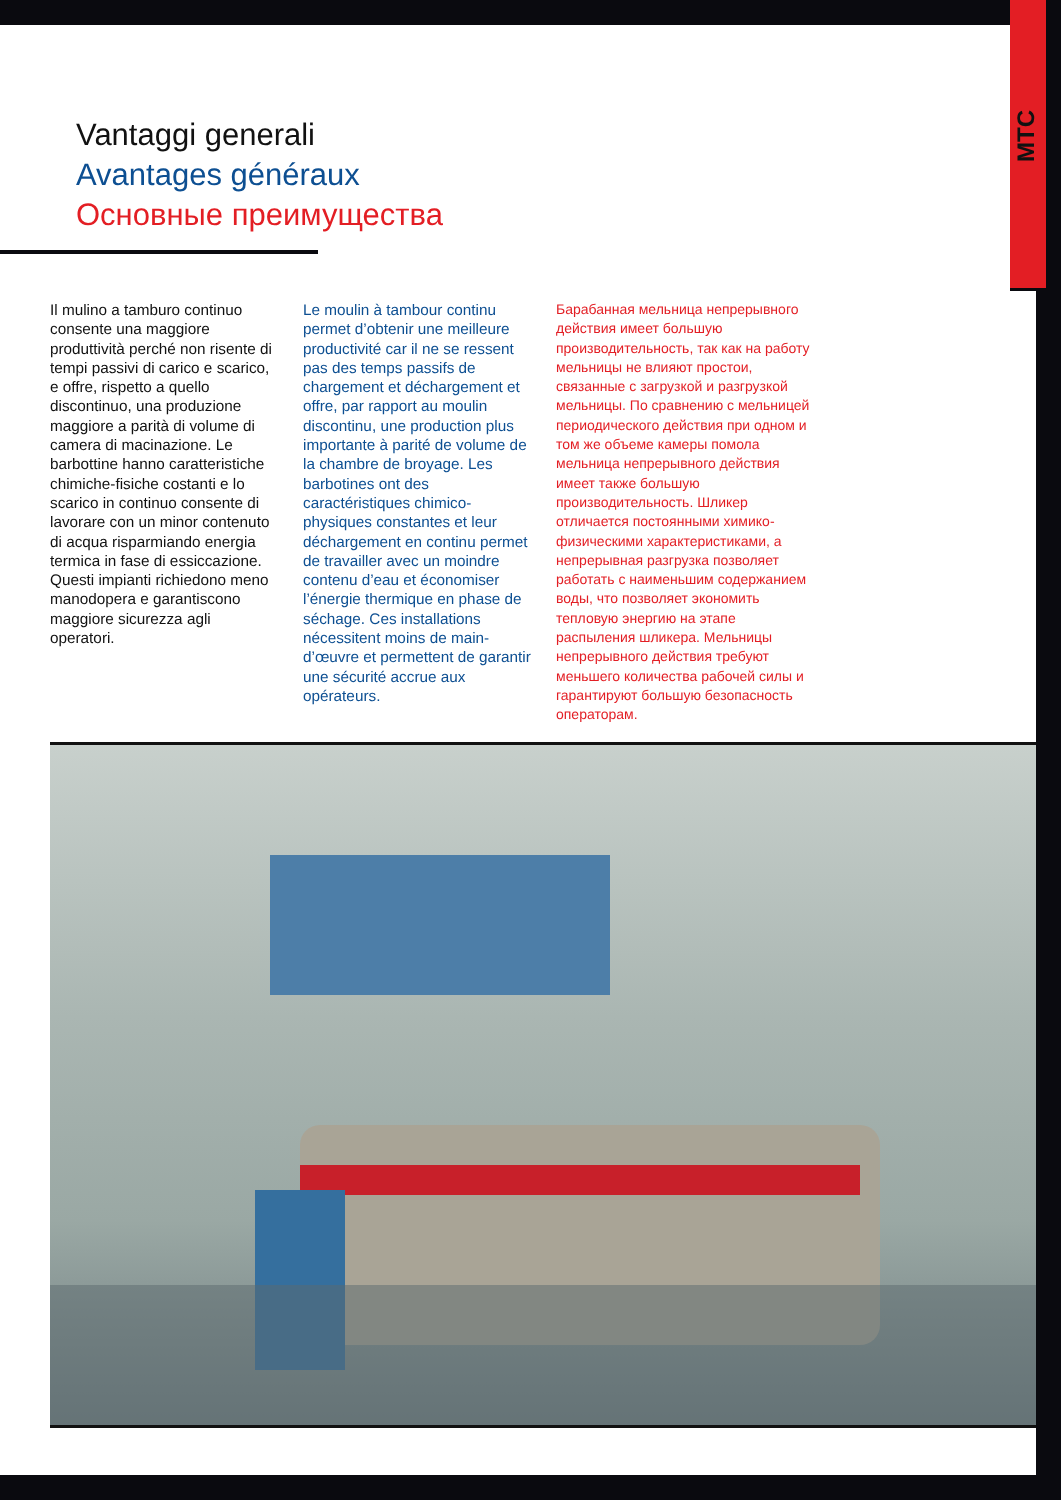MTC
Vantaggi generali
Avantages généraux
Основные преимущества
Il mulino a tamburo continuo consente una maggiore produttività perché non risente di tempi passivi di carico e scarico, e offre, rispetto a quello discontinuo, una produzione maggiore a parità di volume di camera di macinazione. Le barbottine hanno caratteristiche chimiche-fisiche costanti e lo scarico in continuo consente di lavorare con un minor contenuto di acqua risparmiando energia termica in fase di essiccazione. Questi impianti richiedono meno manodopera e garantiscono maggiore sicurezza agli operatori.
Le moulin à tambour continu permet d’obtenir une meilleure productivité car il ne se ressent pas des temps passifs de chargement et déchargement et offre, par rapport au moulin discontinu, une production plus importante à parité de volume de la chambre de broyage. Les barbotines ont des caractéristiques chimico-physiques constantes et leur déchargement en continu permet de travailler avec un moindre contenu d’eau et économiser l’énergie thermique en phase de séchage. Ces installations nécessitent moins de main-d’œuvre et permettent de garantir une sécurité accrue aux opérateurs.
Барабанная мельница непрерывного действия имеет большую производительность, так как на работу мельницы не влияют простои, связанные с загрузкой и разгрузкой мельницы. По сравнению с мельницей периодического действия при одном и том же объеме камеры помола мельница непрерывного действия имеет также большую производительность. Шликер отличается постоянными химико-физическими характеристиками, а непрерывная разгрузка позволяет работать с наименьшим содержанием воды, что позволяет экономить тепловую энергию на этапе распыления шликера. Мельницы непрерывного действия требуют меньшего количества рабочей силы и гарантируют большую безопасность операторам.